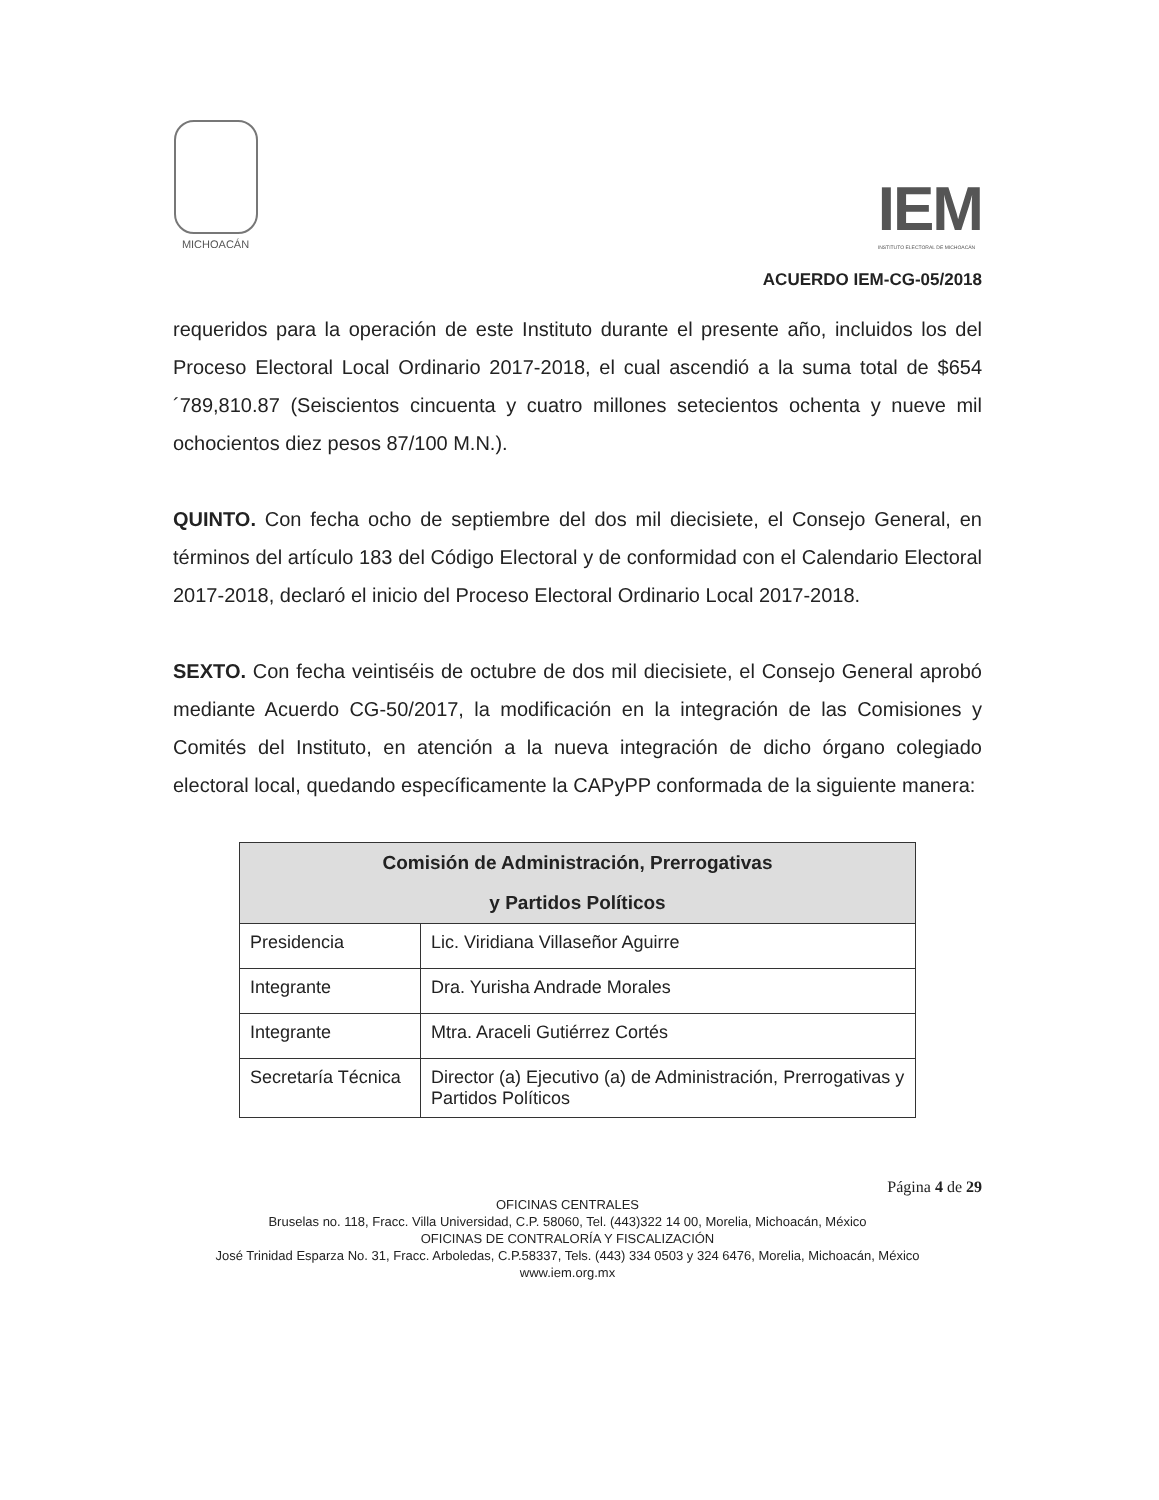MICHOACÁN
IEM
INSTITUTO ELECTORAL DE MICHOACÁN
ACUERDO IEM-CG-05/2018
requeridos para la operación de este Instituto durante el presente año, incluidos los del Proceso Electoral Local Ordinario 2017-2018, el cual ascendió a la suma total de $654´789,810.87 (Seiscientos cincuenta y cuatro millones setecientos ochenta y nueve mil ochocientos diez pesos 87/100 M.N.).
QUINTO. Con fecha ocho de septiembre del dos mil diecisiete, el Consejo General, en términos del artículo 183 del Código Electoral y de conformidad con el Calendario Electoral 2017-2018, declaró el inicio del Proceso Electoral Ordinario Local 2017-2018.
SEXTO. Con fecha veintiséis de octubre de dos mil diecisiete, el Consejo General aprobó mediante Acuerdo CG-50/2017, la modificación en la integración de las Comisiones y Comités del Instituto, en atención a la nueva integración de dicho órgano colegiado electoral local, quedando específicamente la CAPyPP conformada de la siguiente manera:
| Comisión de Administración, Prerrogativas y Partidos Políticos | |
| --- | --- |
| Presidencia | Lic. Viridiana Villaseñor Aguirre |
| Integrante | Dra. Yurisha Andrade Morales |
| Integrante | Mtra. Araceli Gutiérrez Cortés |
| Secretaría Técnica | Director (a) Ejecutivo (a) de Administración, Prerrogativas y Partidos Políticos |
Página 4 de 29
OFICINAS CENTRALES
Bruselas no. 118, Fracc. Villa Universidad, C.P. 58060, Tel. (443)322 14 00, Morelia, Michoacán, México
OFICINAS DE CONTRALORÍA Y FISCALIZACIÓN
José Trinidad Esparza No. 31, Fracc. Arboledas, C.P.58337, Tels. (443) 334 0503 y 324 6476, Morelia, Michoacán, México
www.iem.org.mx